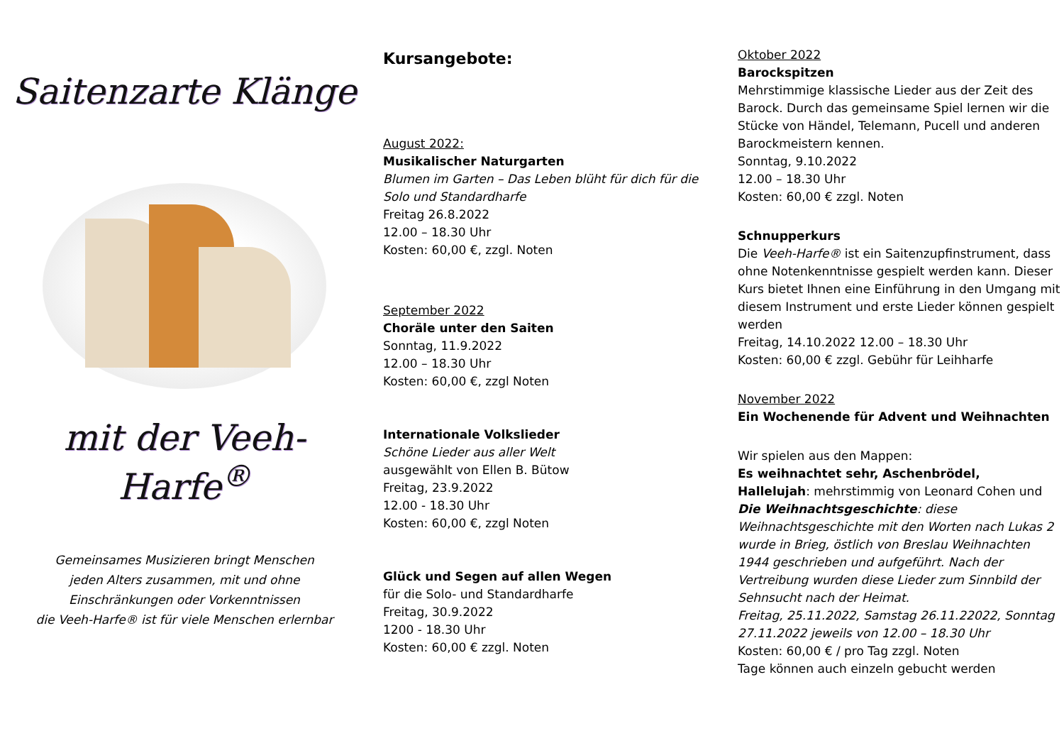Saitenzarte Klänge
mit der Veeh-Harfe<sup>®</sup>
Gemeinsames Musizieren bringt Menschen
jeden Alters zusammen, mit und ohne
Einschränkungen oder Vorkenntnissen
die Veeh-Harfe® ist für viele Menschen erlernbar
Kursangebote:
August 2022:
Musikalischer Naturgarten
Blumen im Garten – Das Leben blüht für dich für die Solo und Standardharfe
Freitag 26.8.2022
12.00 – 18.30 Uhr
Kosten: 60,00 €, zzgl. Noten
September 2022
Choräle unter den Saiten
Sonntag, 11.9.2022
12.00 – 18.30 Uhr
Kosten: 60,00 €, zzgl Noten
Internationale Volkslieder
Schöne Lieder aus aller Welt
ausgewählt von Ellen B. Bütow
Freitag, 23.9.2022
12.00 - 18.30 Uhr
Kosten: 60,00 €, zzgl Noten
Glück und Segen auf allen Wegen
für die Solo- und Standardharfe
Freitag, 30.9.2022
1200 - 18.30 Uhr
Kosten: 60,00 € zzgl. Noten
Oktober 2022
Barockspitzen
Mehrstimmige klassische Lieder aus der Zeit des Barock. Durch das gemeinsame Spiel lernen wir die Stücke von Händel, Telemann, Pucell und anderen Barockmeistern kennen.
Sonntag, 9.10.2022
12.00 – 18.30 Uhr
Kosten: 60,00 € zzgl. Noten
Schnupperkurs
Die Veeh-Harfe® ist ein Saitenzupfinstrument, dass ohne Notenkenntnisse gespielt werden kann. Dieser Kurs bietet Ihnen eine Einführung in den Umgang mit diesem Instrument und erste Lieder können gespielt werden
Freitag, 14.10.2022 12.00 – 18.30 Uhr
Kosten: 60,00 € zzgl. Gebühr für Leihharfe
November 2022
Ein Wochenende für Advent und Weihnachten
Wir spielen aus den Mappen:
Es weihnachtet sehr, Aschenbrödel,
Hallelujah: mehrstimmig von Leonard Cohen und Die Weihnachtsgeschichte: diese Weihnachtsgeschichte mit den Worten nach Lukas 2 wurde in Brieg, östlich von Breslau Weihnachten 1944 geschrieben und aufgeführt. Nach der Vertreibung wurden diese Lieder zum Sinnbild der Sehnsucht nach der Heimat.
Freitag, 25.11.2022, Samstag 26.11.22022, Sonntag 27.11.2022 jeweils von 12.00 – 18.30 Uhr
Kosten: 60,00 € / pro Tag zzgl. Noten
Tage können auch einzeln gebucht werden